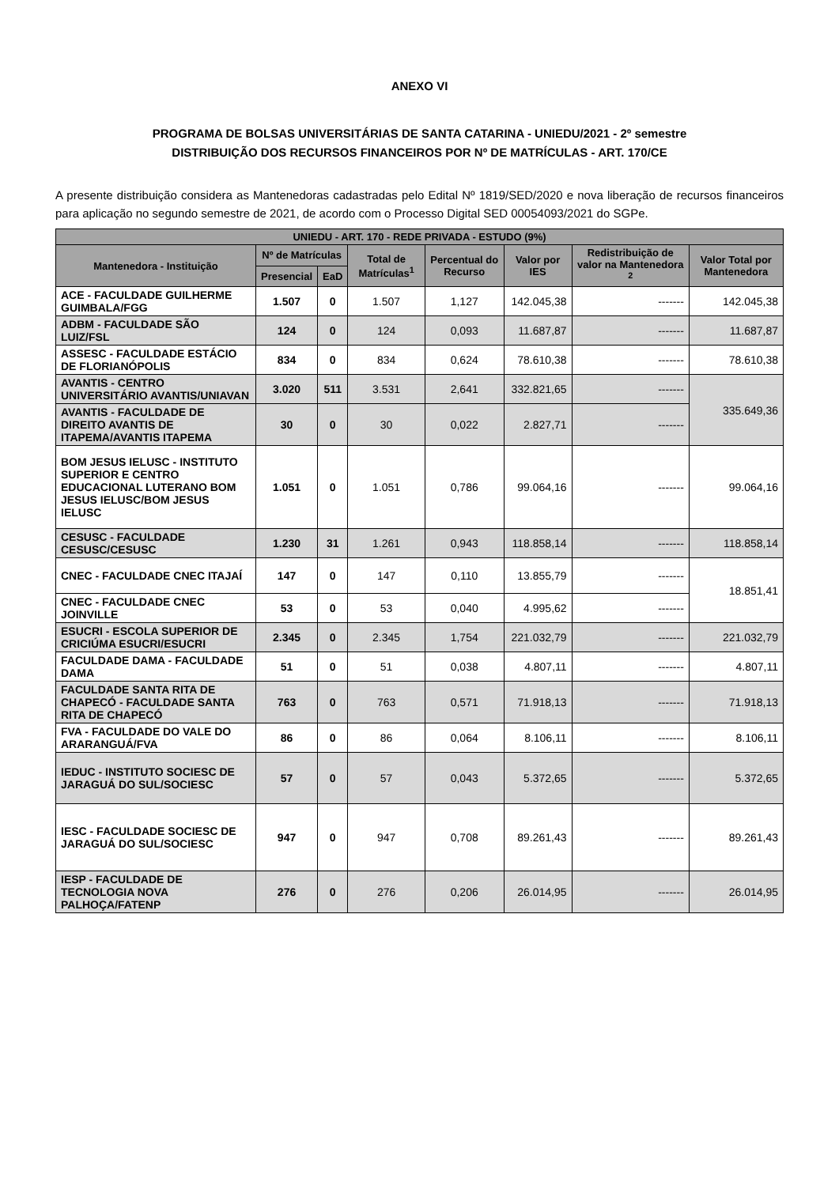ANEXO VI
PROGRAMA DE BOLSAS UNIVERSITÁRIAS DE SANTA CATARINA - UNIEDU/2021 - 2º semestre
DISTRIBUIÇÃO DOS RECURSOS FINANCEIROS POR Nº DE MATRÍCULAS - ART. 170/CE
A presente distribuição considera as Mantenedoras cadastradas pelo Edital Nº 1819/SED/2020 e nova liberação de recursos financeiros para aplicação no segundo semestre de 2021, de acordo com o Processo Digital SED 00054093/2021 do SGPe.
| UNIEDU - ART. 170 - REDE PRIVADA - ESTUDO (9%) | | | | | | | |
| --- | --- | --- | --- | --- | --- | --- | --- |
| Mantenedora - Instituição | Nº de Matrículas | | Total de Matrículas<sup>1</sup> | Percentual do Recurso | Valor por IES | Redistribuição de valor na Mantenedora <sup>2</sup> | Valor Total por Mantenedora |
| | Presencial | EaD | | | | | |
| ACE - FACULDADE GUILHERME GUIMBALA/FGG | 1.507 | 0 | 1.507 | 1,127 | 142.045,38 | ------- | 142.045,38 |
| ADBM - FACULDADE SÃO LUIZ/FSL | 124 | 0 | 124 | 0,093 | 11.687,87 | ------- | 11.687,87 |
| ASSESC - FACULDADE ESTÁCIO DE FLORIANÓPOLIS | 834 | 0 | 834 | 0,624 | 78.610,38 | ------- | 78.610,38 |
| AVANTIS - CENTRO UNIVERSITÁRIO AVANTIS/UNIAVAN | 3.020 | 511 | 3.531 | 2,641 | 332.821,65 | ------- | 335.649,36 |
| AVANTIS - FACULDADE DE DIREITO AVANTIS DE ITAPEMA/AVANTIS ITAPEMA | 30 | 0 | 30 | 0,022 | 2.827,71 | ------- | |
| BOM JESUS IELUSC - INSTITUTO SUPERIOR E CENTRO EDUCACIONAL LUTERANO BOM JESUS IELUSC/BOM JESUS IELUSC | 1.051 | 0 | 1.051 | 0,786 | 99.064,16 | ------- | 99.064,16 |
| CESUSC - FACULDADE CESUSC/CESUSC | 1.230 | 31 | 1.261 | 0,943 | 118.858,14 | ------- | 118.858,14 |
| CNEC - FACULDADE CNEC ITAJAÍ | 147 | 0 | 147 | 0,110 | 13.855,79 | ------- | 18.851,41 |
| CNEC - FACULDADE CNEC JOINVILLE | 53 | 0 | 53 | 0,040 | 4.995,62 | ------- | |
| ESUCRI - ESCOLA SUPERIOR DE CRICIÚMA ESUCRI/ESUCRI | 2.345 | 0 | 2.345 | 1,754 | 221.032,79 | ------- | 221.032,79 |
| FACULDADE DAMA - FACULDADE DAMA | 51 | 0 | 51 | 0,038 | 4.807,11 | ------- | 4.807,11 |
| FACULDADE SANTA RITA DE CHAPECÓ - FACULDADE SANTA RITA DE CHAPECÓ | 763 | 0 | 763 | 0,571 | 71.918,13 | ------- | 71.918,13 |
| FVA - FACULDADE DO VALE DO ARARANGUÁ/FVA | 86 | 0 | 86 | 0,064 | 8.106,11 | ------- | 8.106,11 |
| IEDUC - INSTITUTO SOCIESC DE JARAGUÁ DO SUL/SOCIESC | 57 | 0 | 57 | 0,043 | 5.372,65 | ------- | 5.372,65 |
| IESC - FACULDADE SOCIESC DE JARAGUÁ DO SUL/SOCIESC | 947 | 0 | 947 | 0,708 | 89.261,43 | ------- | 89.261,43 |
| IESP - FACULDADE DE TECNOLOGIA NOVA PALHOÇA/FATENP | 276 | 0 | 276 | 0,206 | 26.014,95 | ------- | 26.014,95 |